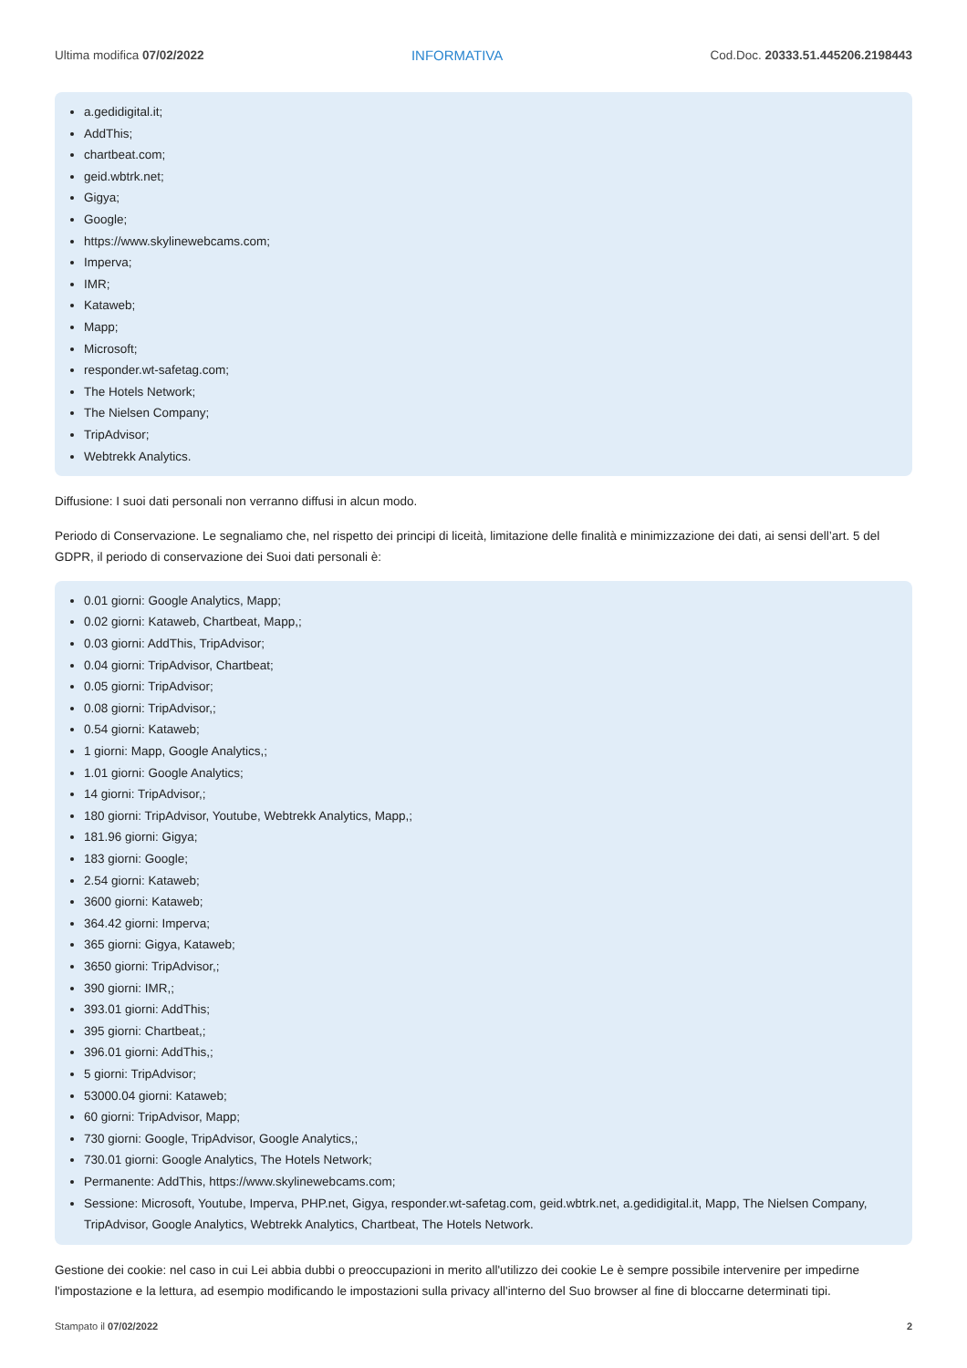Ultima modifica 07/02/2022 INFORMATIVA Cod.Doc. 20333.51.445206.2198443
a.gedidigital.it;
AddThis;
chartbeat.com;
geid.wbtrk.net;
Gigya;
Google;
https://www.skylinewebcams.com;
Imperva;
IMR;
Kataweb;
Mapp;
Microsoft;
responder.wt-safetag.com;
The Hotels Network;
The Nielsen Company;
TripAdvisor;
Webtrekk Analytics.
Diffusione: I suoi dati personali non verranno diffusi in alcun modo.
Periodo di Conservazione. Le segnaliamo che, nel rispetto dei principi di liceità, limitazione delle finalità e minimizzazione dei dati, ai sensi dell’art. 5 del GDPR, il periodo di conservazione dei Suoi dati personali è:
0.01 giorni: Google Analytics, Mapp;
0.02 giorni: Kataweb, Chartbeat, Mapp,;
0.03 giorni: AddThis, TripAdvisor;
0.04 giorni: TripAdvisor, Chartbeat;
0.05 giorni: TripAdvisor;
0.08 giorni: TripAdvisor,;
0.54 giorni: Kataweb;
1 giorni: Mapp, Google Analytics,;
1.01 giorni: Google Analytics;
14 giorni: TripAdvisor,;
180 giorni: TripAdvisor, Youtube, Webtrekk Analytics, Mapp,;
181.96 giorni: Gigya;
183 giorni: Google;
2.54 giorni: Kataweb;
3600 giorni: Kataweb;
364.42 giorni: Imperva;
365 giorni: Gigya, Kataweb;
3650 giorni: TripAdvisor,;
390 giorni: IMR,;
393.01 giorni: AddThis;
395 giorni: Chartbeat,;
396.01 giorni: AddThis,;
5 giorni: TripAdvisor;
53000.04 giorni: Kataweb;
60 giorni: TripAdvisor, Mapp;
730 giorni: Google, TripAdvisor, Google Analytics,;
730.01 giorni: Google Analytics, The Hotels Network;
Permanente: AddThis, https://www.skylinewebcams.com;
Sessione: Microsoft, Youtube, Imperva, PHP.net, Gigya, responder.wt-safetag.com, geid.wbtrk.net, a.gedidigital.it, Mapp, The Nielsen Company, TripAdvisor, Google Analytics, Webtrekk Analytics, Chartbeat, The Hotels Network.
Gestione dei cookie: nel caso in cui Lei abbia dubbi o preoccupazioni in merito all'utilizzo dei cookie Le è sempre possibile intervenire per impedirne l'impostazione e la lettura, ad esempio modificando le impostazioni sulla privacy all'interno del Suo browser al fine di bloccarne determinati tipi.
Stampato il 07/02/2022 2